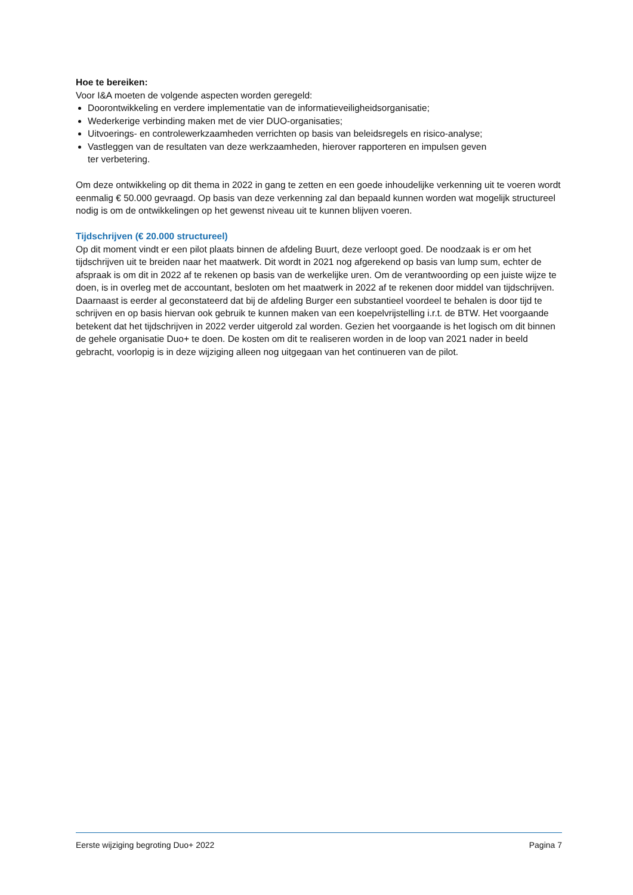Hoe te bereiken:
Voor I&A moeten de volgende aspecten worden geregeld:
Doorontwikkeling en verdere implementatie van de informatieveiligheidsorganisatie;
Wederkerige verbinding maken met de vier DUO-organisaties;
Uitvoerings- en controlewerkzaamheden verrichten op basis van beleidsregels en risico-analyse;
Vastleggen van de resultaten van deze werkzaamheden, hierover rapporteren en impulsen geven
ter verbetering.
Om deze ontwikkeling op dit thema in 2022 in gang te zetten en een goede inhoudelijke verkenning uit te voeren wordt eenmalig € 50.000 gevraagd. Op basis van deze verkenning zal dan bepaald kunnen worden wat mogelijk structureel nodig is om de ontwikkelingen op het gewenst niveau uit te kunnen blijven voeren.
Tijdschrijven (€ 20.000 structureel)
Op dit moment vindt er een pilot plaats binnen de afdeling Buurt, deze verloopt goed. De noodzaak is er om het tijdschrijven uit te breiden naar het maatwerk. Dit wordt in 2021 nog afgerekend op basis van lump sum, echter de afspraak is om dit in 2022 af te rekenen op basis van de werkelijke uren. Om de verantwoording op een juiste wijze te doen, is in overleg met de accountant, besloten om het maatwerk in 2022 af te rekenen door middel van tijdschrijven. Daarnaast is eerder al geconstateerd dat bij de afdeling Burger een substantieel voordeel te behalen is door tijd te schrijven en op basis hiervan ook gebruik te kunnen maken van een koepelvrijstelling i.r.t. de BTW. Het voorgaande betekent dat het tijdschrijven in 2022 verder uitgerold zal worden. Gezien het voorgaande is het logisch om dit binnen de gehele organisatie Duo+ te doen. De kosten om dit te realiseren worden in de loop van 2021 nader in beeld gebracht, voorlopig is in deze wijziging alleen nog uitgegaan van het continueren van de pilot.
Eerste wijziging begroting Duo+ 2022 Pagina 7